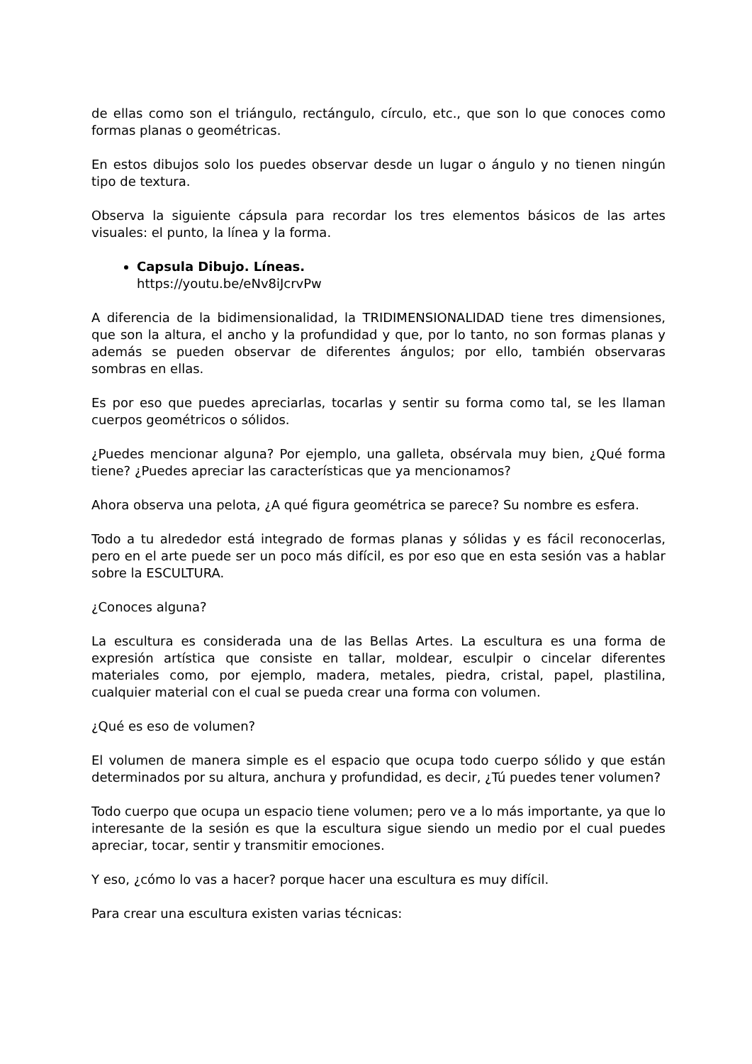de ellas como son el triángulo, rectángulo, círculo, etc., que son lo que conoces como formas planas o geométricas.
En estos dibujos solo los puedes observar desde un lugar o ángulo y no tienen ningún tipo de textura.
Observa la siguiente cápsula para recordar los tres elementos básicos de las artes visuales: el punto, la línea y la forma.
Capsula Dibujo. Líneas.
https://youtu.be/eNv8iJcrvPw
A diferencia de la bidimensionalidad, la TRIDIMENSIONALIDAD tiene tres dimensiones, que son la altura, el ancho y la profundidad y que, por lo tanto, no son formas planas y además se pueden observar de diferentes ángulos; por ello, también observaras sombras en ellas.
Es por eso que puedes apreciarlas, tocarlas y sentir su forma como tal, se les llaman cuerpos geométricos o sólidos.
¿Puedes mencionar alguna? Por ejemplo, una galleta, obsérvala muy bien, ¿Qué forma tiene? ¿Puedes apreciar las características que ya mencionamos?
Ahora observa una pelota, ¿A qué figura geométrica se parece? Su nombre es esfera.
Todo a tu alrededor está integrado de formas planas y sólidas y es fácil reconocerlas, pero en el arte puede ser un poco más difícil, es por eso que en esta sesión vas a hablar sobre la ESCULTURA.
¿Conoces alguna?
La escultura es considerada una de las Bellas Artes. La escultura es una forma de expresión artística que consiste en tallar, moldear, esculpir o cincelar diferentes materiales como, por ejemplo, madera, metales, piedra, cristal, papel, plastilina, cualquier material con el cual se pueda crear una forma con volumen.
¿Qué es eso de volumen?
El volumen de manera simple es el espacio que ocupa todo cuerpo sólido y que están determinados por su altura, anchura y profundidad, es decir, ¿Tú puedes tener volumen?
Todo cuerpo que ocupa un espacio tiene volumen; pero ve a lo más importante, ya que lo interesante de la sesión es que la escultura sigue siendo un medio por el cual puedes apreciar, tocar, sentir y transmitir emociones.
Y eso, ¿cómo lo vas a hacer? porque hacer una escultura es muy difícil.
Para crear una escultura existen varias técnicas: